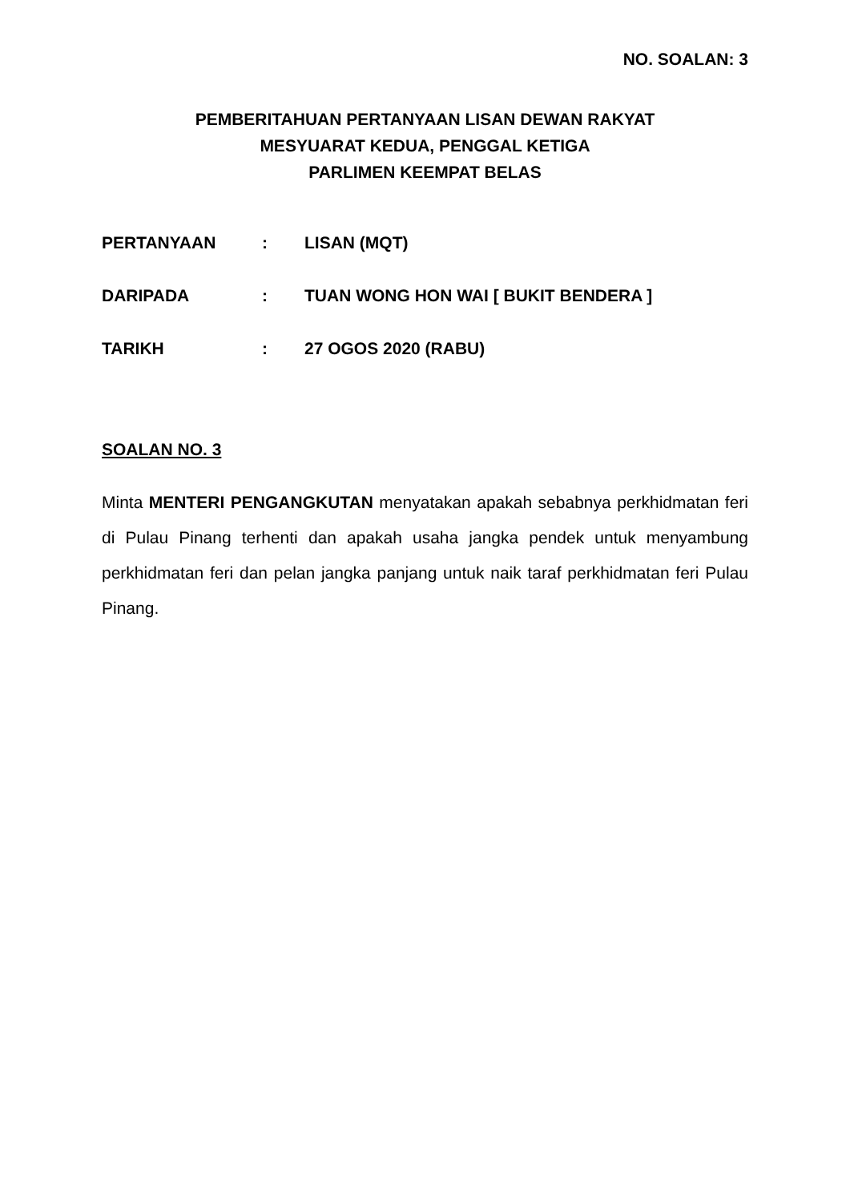NO. SOALAN: 3
PEMBERITAHUAN PERTANYAAN LISAN DEWAN RAKYAT
MESYUARAT KEDUA, PENGGAL KETIGA
PARLIMEN KEEMPAT BELAS
| PERTANYAAN | : | LISAN (MQT) |
| DARIPADA | : | TUAN WONG HON WAI [ BUKIT BENDERA ] |
| TARIKH | : | 27 OGOS 2020 (RABU) |
SOALAN NO. 3
Minta MENTERI PENGANGKUTAN menyatakan apakah sebabnya perkhidmatan feri di Pulau Pinang terhenti dan apakah usaha jangka pendek untuk menyambung perkhidmatan feri dan pelan jangka panjang untuk naik taraf perkhidmatan feri Pulau Pinang.